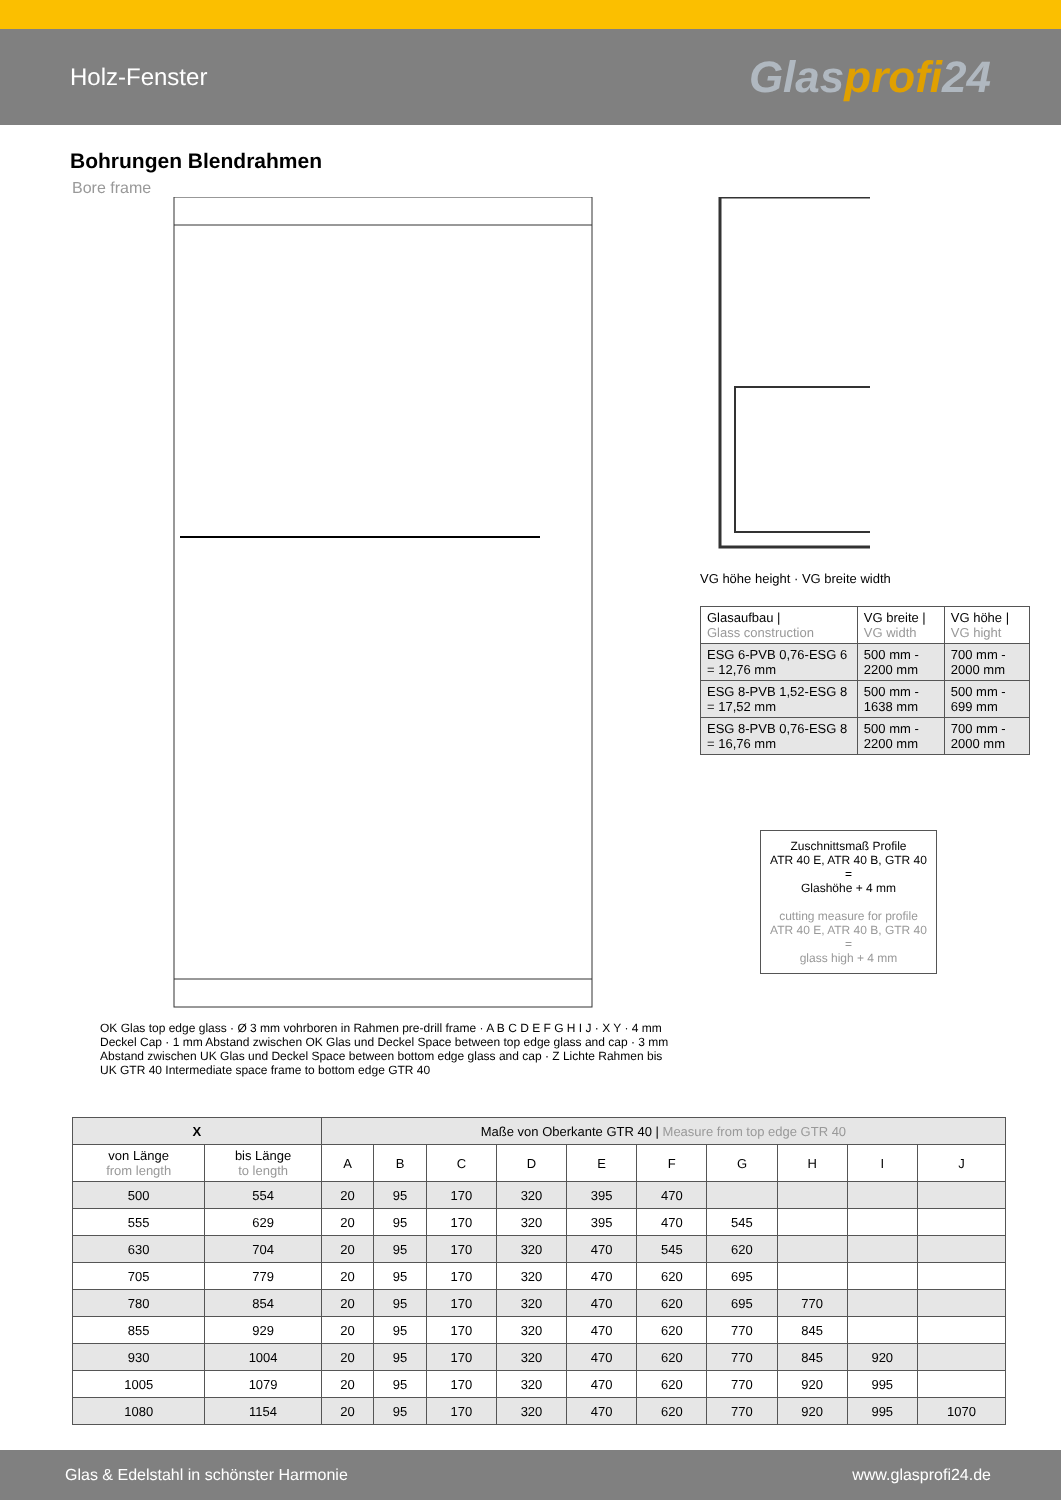Holz-Fenster
Glasprofi24
Bohrungen Blendrahmen
Bore frame
OK Glas top edge glass · Ø 3 mm vohrboren in Rahmen pre-drill frame · A B C D E F G H I J · X Y · 4 mm Deckel Cap · 1 mm Abstand zwischen OK Glas und Deckel Space between top edge glass and cap · 3 mm Abstand zwischen UK Glas und Deckel Space between bottom edge glass and cap · Z Lichte Rahmen bis UK GTR 40 Intermediate space frame to bottom edge GTR 40
VG höhe height · VG breite width
| Glasaufbau / Glass construction | VG breite / VG width | VG höhe / VG hight |
| --- | --- | --- |
| ESG 6-PVB 0,76-ESG 6 = 12,76 mm | 500 mm - 2200 mm | 700 mm - 2000 mm |
| ESG 8-PVB 1,52-ESG 8 = 17,52 mm | 500 mm - 1638 mm | 500 mm - 699 mm |
| ESG 8-PVB 0,76-ESG 8 = 16,76 mm | 500 mm - 2200 mm | 700 mm - 2000 mm |
Zuschnittsmaß Profile
ATR 40 E, ATR 40 B, GTR 40
=
Glashöhe + 4 mm
cutting measure for profile
ATR 40 E, ATR 40 B, GTR 40
=
glass high + 4 mm
| X | | Maße von Oberkante GTR 40 / Measure from top edge GTR 40 | | | | | | | | | |
| --- | --- | --- | --- | --- | --- | --- | --- | --- | --- | --- | --- |
| von Länge from length | bis Länge to length | A | B | C | D | E | F | G | H | I | J |
| 500 | 554 | 20 | 95 | 170 | 320 | 395 | 470 | | | | |
| 555 | 629 | 20 | 95 | 170 | 320 | 395 | 470 | 545 | | | |
| 630 | 704 | 20 | 95 | 170 | 320 | 470 | 545 | 620 | | | |
| 705 | 779 | 20 | 95 | 170 | 320 | 470 | 620 | 695 | | | |
| 780 | 854 | 20 | 95 | 170 | 320 | 470 | 620 | 695 | 770 | | |
| 855 | 929 | 20 | 95 | 170 | 320 | 470 | 620 | 770 | 845 | | |
| 930 | 1004 | 20 | 95 | 170 | 320 | 470 | 620 | 770 | 845 | 920 | |
| 1005 | 1079 | 20 | 95 | 170 | 320 | 470 | 620 | 770 | 920 | 995 | |
| 1080 | 1154 | 20 | 95 | 170 | 320 | 470 | 620 | 770 | 920 | 995 | 1070 |
Glas & Edelstahl in schönster Harmonie www.glasprofi24.de